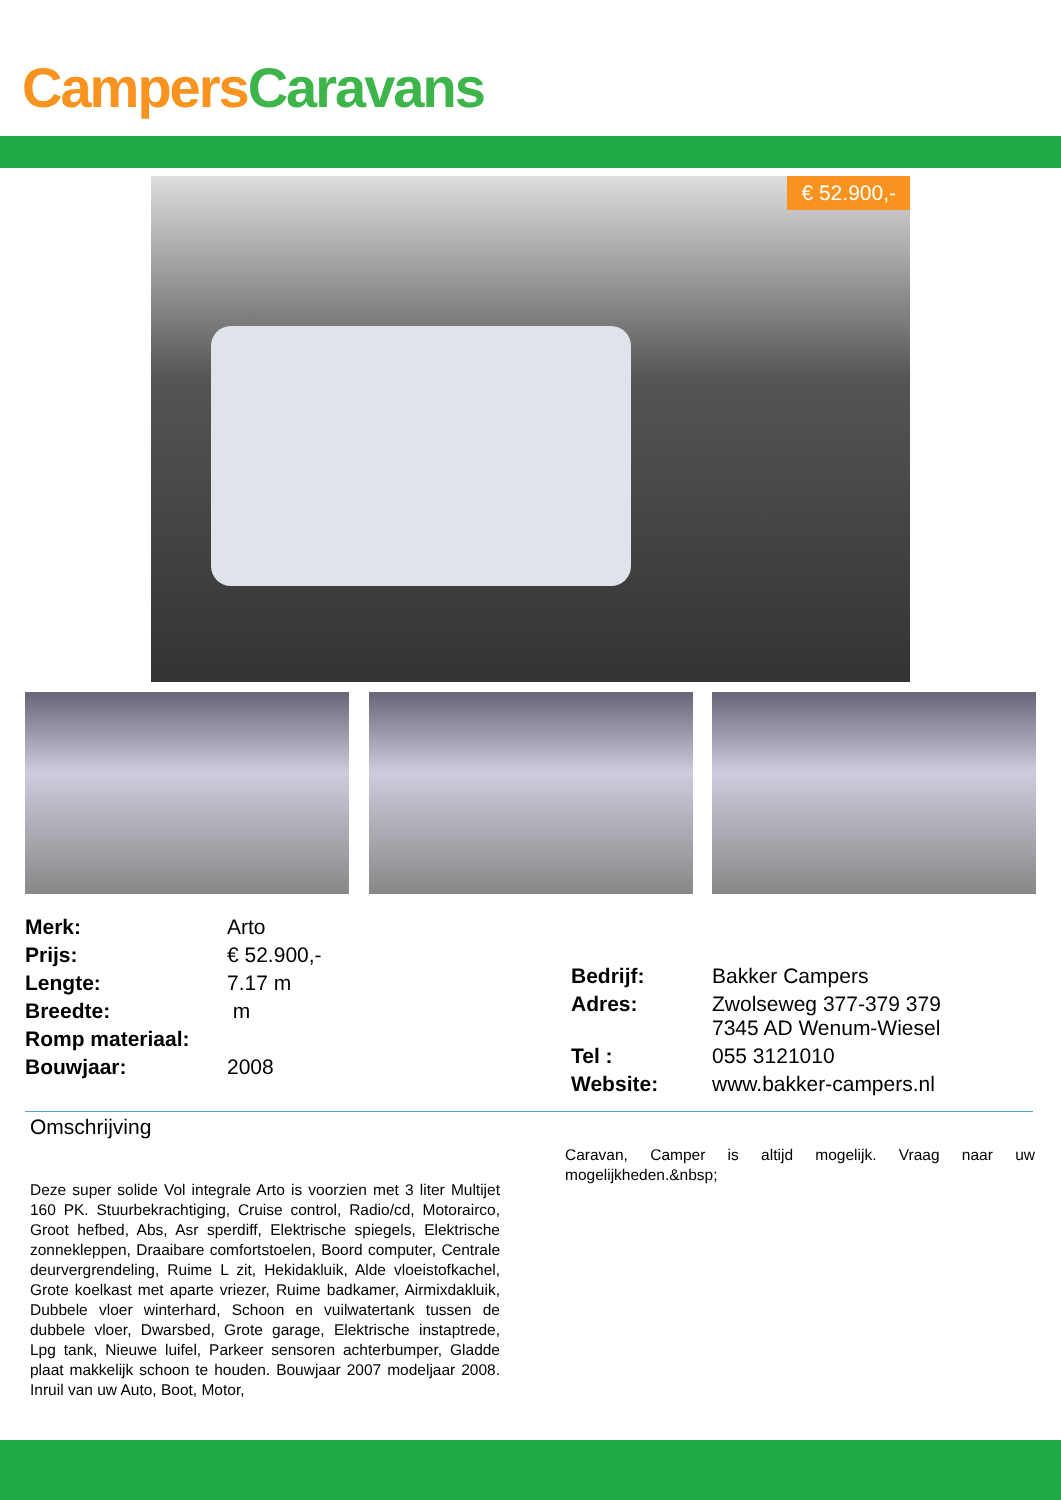Campers Caravans
€ 52.900,-
| Merk: | Arto |
| Prijs: | € 52.900,- |
| Lengte: | 7.17 m |
| Breedte: | m |
| Romp materiaal: | |
| Bouwjaar: | 2008 |
| Bedrijf: | Bakker Campers |
| Adres: | Zwolseweg 377-379 379 7345 AD Wenum-Wiesel |
| Tel : | 055 3121010 |
| Website: | www.bakker-campers.nl |
Omschrijving
Deze super solide Vol integrale Arto is voorzien met 3 liter Multijet 160 PK. Stuurbekrachtiging, Cruise control, Radio/cd, Motorairco, Groot hefbed, Abs, Asr sperdiff, Elektrische spiegels, Elektrische zonnekleppen, Draaibare comfortstoelen, Boord computer, Centrale deurvergrendeling, Ruime L zit, Hekidakluik, Alde vloeistofkachel, Grote koelkast met aparte vriezer, Ruime badkamer, Airmixdakluik, Dubbele vloer winterhard, Schoon en vuilwatertank tussen de dubbele vloer, Dwarsbed, Grote garage, Elektrische instaptrede, Lpg tank, Nieuwe luifel, Parkeer sensoren achterbumper, Gladde plaat makkelijk schoon te houden. Bouwjaar 2007 modeljaar 2008. Inruil van uw Auto, Boot, Motor,
Caravan, Camper is altijd mogelijk. Vraag naar uw mogelijkheden.&nbsp;